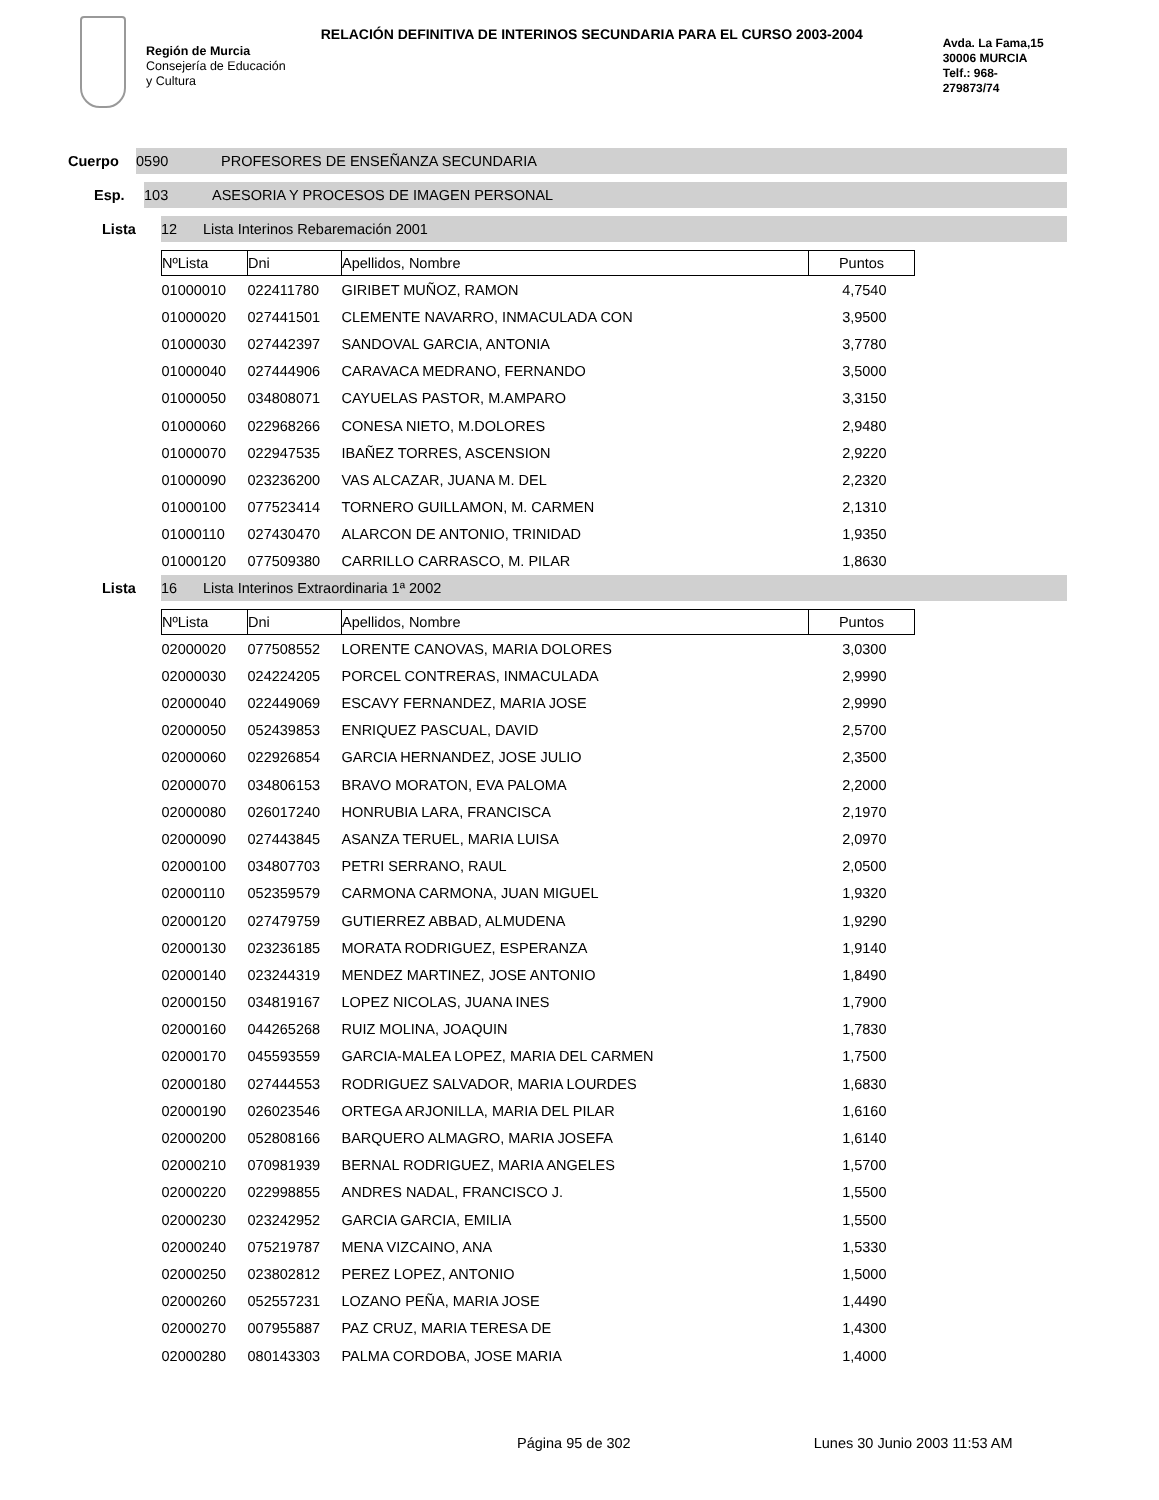Región de Murcia
Consejería de Educación
y Cultura
RELACIÓN DEFINITIVA DE INTERINOS SECUNDARIA PARA EL CURSO 2003-2004
Avda. La Fama,15
30006 MURCIA
Telf.: 968-
279873/74
Cuerpo
0590 PROFESORES DE ENSEÑANZA SECUNDARIA
Esp.
103 ASESORIA Y PROCESOS DE IMAGEN PERSONAL
Lista
12 Lista Interinos Rebaremación 2001
| NºLista | Dni | Apellidos, Nombre | Puntos |
| --- | --- | --- | --- |
| 01000010 | 022411780 | GIRIBET MUÑOZ, RAMON | 4,7540 |
| 01000020 | 027441501 | CLEMENTE NAVARRO, INMACULADA CON | 3,9500 |
| 01000030 | 027442397 | SANDOVAL GARCIA, ANTONIA | 3,7780 |
| 01000040 | 027444906 | CARAVACA MEDRANO, FERNANDO | 3,5000 |
| 01000050 | 034808071 | CAYUELAS PASTOR, M.AMPARO | 3,3150 |
| 01000060 | 022968266 | CONESA NIETO, M.DOLORES | 2,9480 |
| 01000070 | 022947535 | IBAÑEZ TORRES, ASCENSION | 2,9220 |
| 01000090 | 023236200 | VAS ALCAZAR, JUANA M. DEL | 2,2320 |
| 01000100 | 077523414 | TORNERO GUILLAMON, M. CARMEN | 2,1310 |
| 01000110 | 027430470 | ALARCON DE ANTONIO, TRINIDAD | 1,9350 |
| 01000120 | 077509380 | CARRILLO CARRASCO, M. PILAR | 1,8630 |
Lista
16 Lista Interinos Extraordinaria 1ª 2002
| NºLista | Dni | Apellidos, Nombre | Puntos |
| --- | --- | --- | --- |
| 02000020 | 077508552 | LORENTE CANOVAS, MARIA DOLORES | 3,0300 |
| 02000030 | 024224205 | PORCEL CONTRERAS, INMACULADA | 2,9990 |
| 02000040 | 022449069 | ESCAVY FERNANDEZ, MARIA JOSE | 2,9990 |
| 02000050 | 052439853 | ENRIQUEZ PASCUAL, DAVID | 2,5700 |
| 02000060 | 022926854 | GARCIA HERNANDEZ, JOSE JULIO | 2,3500 |
| 02000070 | 034806153 | BRAVO MORATON, EVA PALOMA | 2,2000 |
| 02000080 | 026017240 | HONRUBIA LARA, FRANCISCA | 2,1970 |
| 02000090 | 027443845 | ASANZA TERUEL, MARIA LUISA | 2,0970 |
| 02000100 | 034807703 | PETRI SERRANO, RAUL | 2,0500 |
| 02000110 | 052359579 | CARMONA CARMONA, JUAN MIGUEL | 1,9320 |
| 02000120 | 027479759 | GUTIERREZ ABBAD, ALMUDENA | 1,9290 |
| 02000130 | 023236185 | MORATA RODRIGUEZ, ESPERANZA | 1,9140 |
| 02000140 | 023244319 | MENDEZ MARTINEZ, JOSE ANTONIO | 1,8490 |
| 02000150 | 034819167 | LOPEZ NICOLAS, JUANA INES | 1,7900 |
| 02000160 | 044265268 | RUIZ MOLINA, JOAQUIN | 1,7830 |
| 02000170 | 045593559 | GARCIA-MALEA LOPEZ, MARIA DEL CARMEN | 1,7500 |
| 02000180 | 027444553 | RODRIGUEZ SALVADOR, MARIA LOURDES | 1,6830 |
| 02000190 | 026023546 | ORTEGA ARJONILLA, MARIA DEL PILAR | 1,6160 |
| 02000200 | 052808166 | BARQUERO ALMAGRO, MARIA JOSEFA | 1,6140 |
| 02000210 | 070981939 | BERNAL RODRIGUEZ, MARIA ANGELES | 1,5700 |
| 02000220 | 022998855 | ANDRES NADAL, FRANCISCO J. | 1,5500 |
| 02000230 | 023242952 | GARCIA GARCIA, EMILIA | 1,5500 |
| 02000240 | 075219787 | MENA VIZCAINO, ANA | 1,5330 |
| 02000250 | 023802812 | PEREZ LOPEZ, ANTONIO | 1,5000 |
| 02000260 | 052557231 | LOZANO PEÑA, MARIA JOSE | 1,4490 |
| 02000270 | 007955887 | PAZ CRUZ, MARIA TERESA DE | 1,4300 |
| 02000280 | 080143303 | PALMA CORDOBA, JOSE MARIA | 1,4000 |
Página 95 de 302 Lunes 30 Junio 2003 11:53 AM